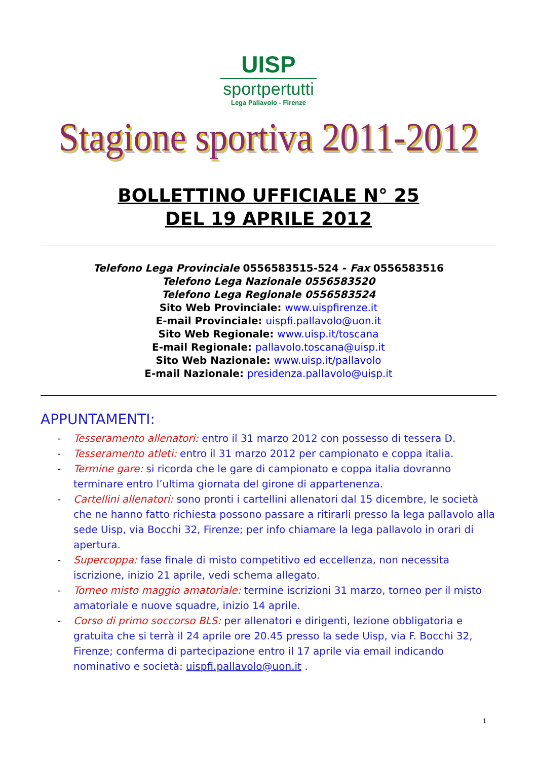UISP
sportpertutti
Lega Pallavolo - Firenze
Stagione sportiva 2011-2012
BOLLETTINO UFFICIALE N° 25
DEL 19 APRILE 2012
Telefono Lega Provinciale 0556583515-524 - Fax 0556583516
Telefono Lega Nazionale 0556583520
Telefono Lega Regionale 0556583524
Sito Web Provinciale: www.uispfirenze.it
E-mail Provinciale: uispfi.pallavolo@uon.it
Sito Web Regionale: www.uisp.it/toscana
E-mail Regionale: pallavolo.toscana@uisp.it
Sito Web Nazionale: www.uisp.it/pallavolo
E-mail Nazionale: presidenza.pallavolo@uisp.it
APPUNTAMENTI:
- Tesseramento allenatori: entro il 31 marzo 2012 con possesso di tessera D.
- Tesseramento atleti: entro il 31 marzo 2012 per campionato e coppa italia.
- Termine gare: si ricorda che le gare di campionato e coppa italia dovranno terminare entro l’ultima giornata del girone di appartenenza.
- Cartellini allenatori: sono pronti i cartellini allenatori dal 15 dicembre, le società che ne hanno fatto richiesta possono passare a ritirarli presso la lega pallavolo alla sede Uisp, via Bocchi 32, Firenze; per info chiamare la lega pallavolo in orari di apertura.
- Supercoppa: fase finale di misto competitivo ed eccellenza, non necessita iscrizione, inizio 21 aprile, vedi schema allegato.
- Torneo misto maggio amatoriale: termine iscrizioni 31 marzo, torneo per il misto amatoriale e nuove squadre, inizio 14 aprile.
- Corso di primo soccorso BLS: per allenatori e dirigenti, lezione obbligatoria e gratuita che si terrà il 24 aprile ore 20.45 presso la sede Uisp, via F. Bocchi 32, Firenze; conferma di partecipazione entro il 17 aprile via email indicando nominativo e società: uispfi.pallavolo@uon.it .
1